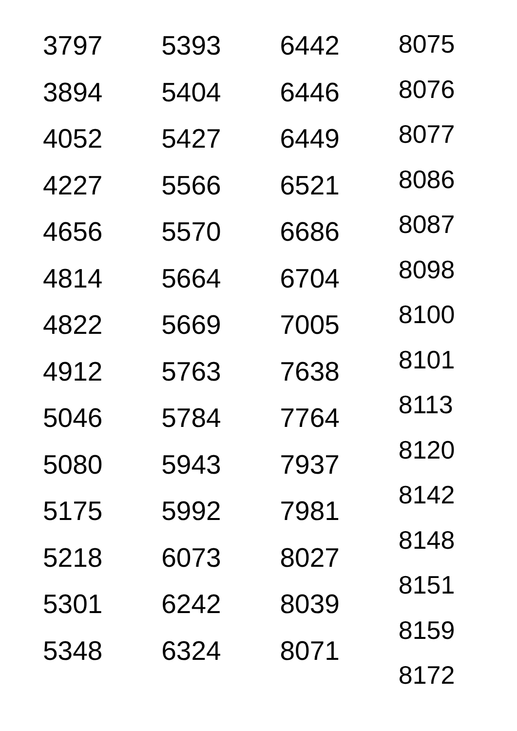3797
3894
4052
4227
4656
4814
4822
4912
5046
5080
5175
5218
5301
5348
5393
5404
5427
5566
5570
5664
5669
5763
5784
5943
5992
6073
6242
6324
6442
6446
6449
6521
6686
6704
7005
7638
7764
7937
7981
8027
8039
8071
8075
8076
8077
8086
8087
8098
8100
8101
8113
8120
8142
8148
8151
8159
8172